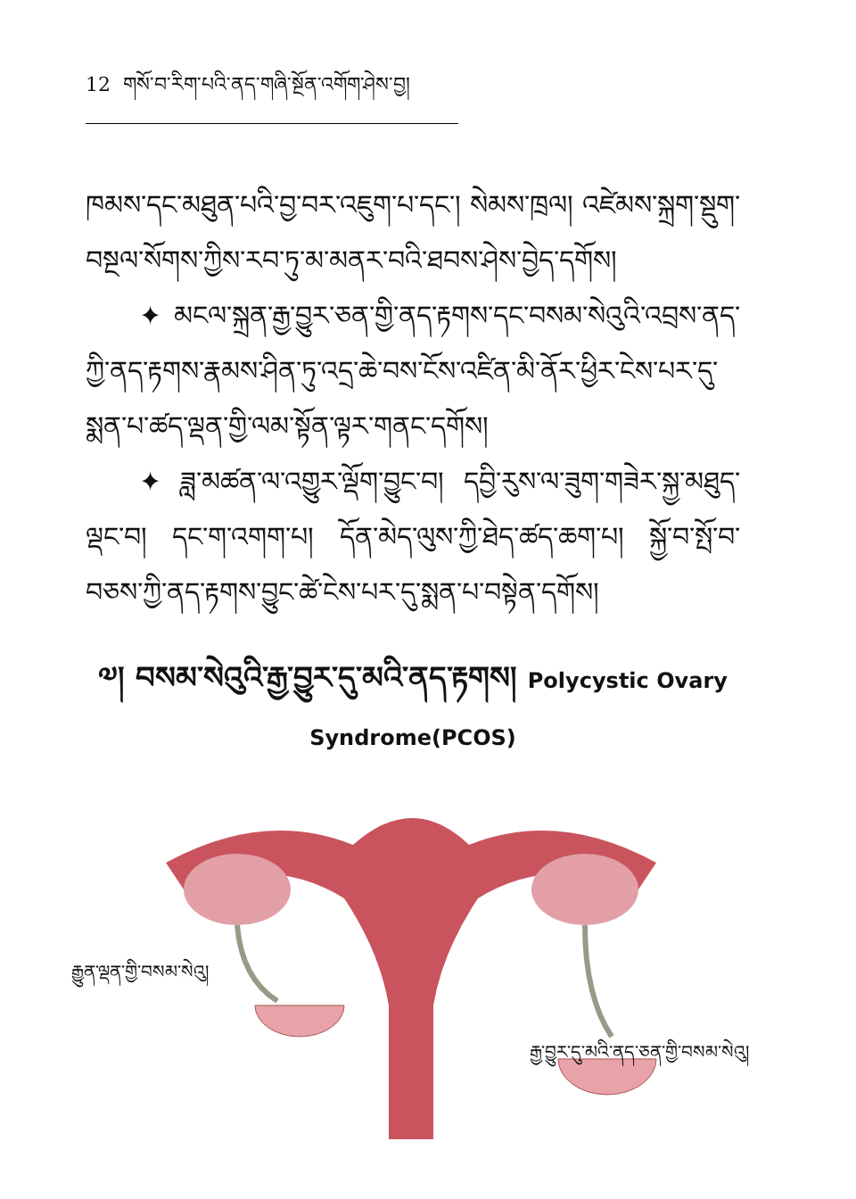12 གསོ་བ་རིག་པའི་ནད་གཞི་སྔོན་འགོག་ཤེས་བྱ།
ཁམས་དང་མཐུན་པའི་བྱ་བར་འཇུག་པ་དང་། སེམས་ཁྲལ། འཛེམས་སྐྲག་སྡུག་བསྔལ་སོགས་ཀྱིས་རབ་ཏུ་མ་མནར་བའི་ཐབས་ཤེས་བྱེད་དགོས།
✦ མངལ་སྐྲན་རྒྱ་བྱུར་ཅན་གྱི་ནད་རྟགས་དང་བསམ་སེའུའི་འབྲས་ནད་ཀྱི་ནད་རྟགས་རྣམས་ཤིན་ཏུ་འདྲ་ཆེ་བས་ངོས་འཛིན་མི་ནོར་ཕྱིར་ངེས་པར་དུ་སྨན་པ་ཚད་ལྡན་གྱི་ལམ་སྟོན་ལྟར་གནང་དགོས།
✦ ཟླ་མཚན་ལ་འགྱུར་ལྡོག་བྱུང་བ། དབྱི་རུས་ལ་ཟུག་གཟེར་སྐྱ་མཐུད་ལྡང་བ། དང་ག་འགག་པ། དོན་མེད་ལུས་ཀྱི་ཐེད་ཚད་ཆག་པ། སྐྱོ་བ་སྤོ་བ་བཅས་ཀྱི་ནད་རྟགས་བྱུང་ཚེ་ངེས་པར་དུ་སྨན་པ་བསྟེན་དགོས།
༧། བསམ་སེའུའི་རྒྱ་བྱུར་དུ་མའི་ནད་རྟགས། Polycystic Ovary
Syndrome(PCOS)
རྒྱུན་ལྡན་གྱི་བསམ་སེའུ།
རྒྱ་བྱུར་དུ་མའི་ནད་ཅན་གྱི་བསམ་སེའུ།